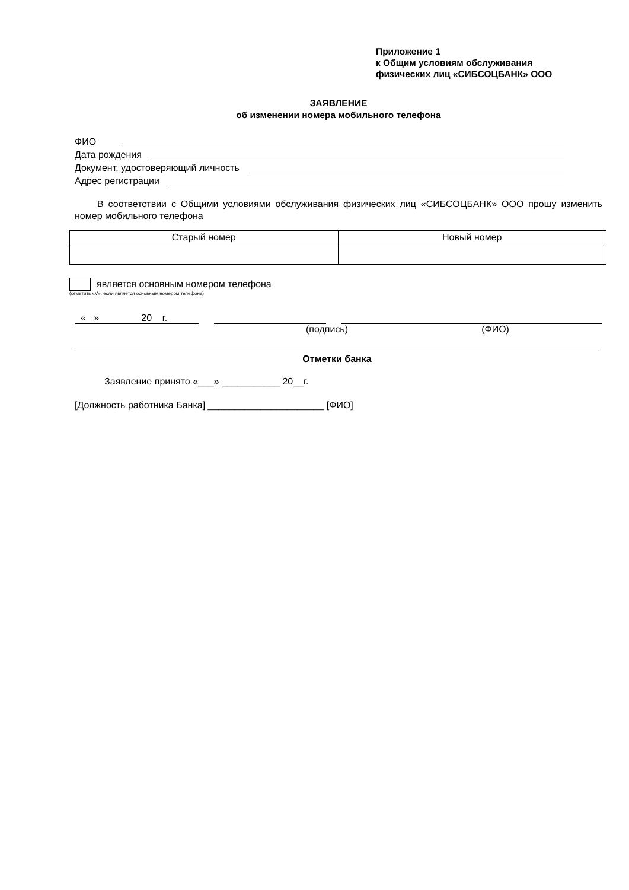Приложение 1
к Общим условиям обслуживания
физических лиц «СИБСОЦБАНК» ООО
ЗАЯВЛЕНИЕ
об изменении номера мобильного телефона
ФИО
Дата рождения
Документ, удостоверяющий личность
Адрес регистрации
В соответствии с Общими условиями обслуживания физических лиц «СИБСОЦБАНК» ООО прошу изменить номер мобильного телефона
| Старый номер | Новый номер |
является основным номером телефона
(отметить «V», если является основным номером телефона)
« » 20 г.
(подпись) (ФИО)
Отметки банка
Заявление принято «___» ___________ 20__г.
[Должность работника Банка] ______________________ [ФИО]